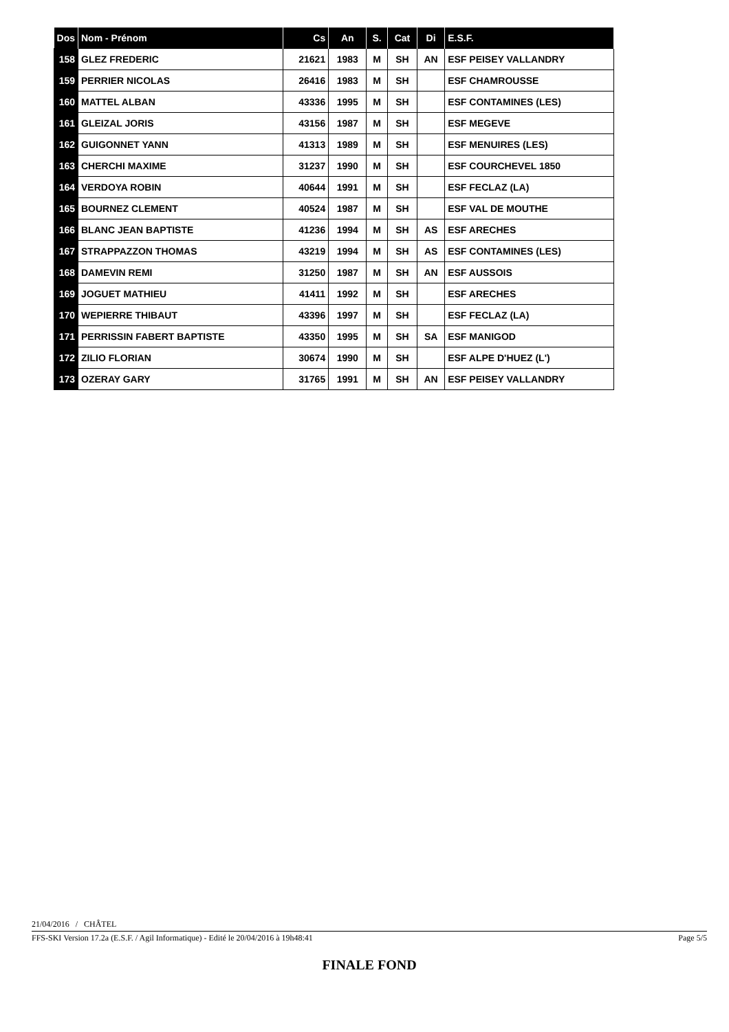| Dos | Nom - Prénom | Cs | An | S. | Cat | Di | E.S.F. |
| --- | --- | --- | --- | --- | --- | --- | --- |
| 158 | GLEZ FREDERIC | 21621 | 1983 | M | SH | AN | ESF PEISEY VALLANDRY |
| 159 | PERRIER NICOLAS | 26416 | 1983 | M | SH | | ESF CHAMROUSSE |
| 160 | MATTEL ALBAN | 43336 | 1995 | M | SH | | ESF CONTAMINES (LES) |
| 161 | GLEIZAL JORIS | 43156 | 1987 | M | SH | | ESF MEGEVE |
| 162 | GUIGONNET YANN | 41313 | 1989 | M | SH | | ESF MENUIRES (LES) |
| 163 | CHERCHI MAXIME | 31237 | 1990 | M | SH | | ESF COURCHEVEL 1850 |
| 164 | VERDOYA ROBIN | 40644 | 1991 | M | SH | | ESF FECLAZ (LA) |
| 165 | BOURNEZ CLEMENT | 40524 | 1987 | M | SH | | ESF VAL DE MOUTHE |
| 166 | BLANC JEAN BAPTISTE | 41236 | 1994 | M | SH | AS | ESF ARECHES |
| 167 | STRAPPAZZON THOMAS | 43219 | 1994 | M | SH | AS | ESF CONTAMINES (LES) |
| 168 | DAMEVIN REMI | 31250 | 1987 | M | SH | AN | ESF AUSSOIS |
| 169 | JOGUET MATHIEU | 41411 | 1992 | M | SH | | ESF ARECHES |
| 170 | WEPIERRE THIBAUT | 43396 | 1997 | M | SH | | ESF FECLAZ (LA) |
| 171 | PERRISSIN FABERT BAPTISTE | 43350 | 1995 | M | SH | SA | ESF MANIGOD |
| 172 | ZILIO FLORIAN | 30674 | 1990 | M | SH | | ESF ALPE D'HUEZ (L') |
| 173 | OZERAY GARY | 31765 | 1991 | M | SH | AN | ESF PEISEY VALLANDRY |
21/04/2016 / CHÂTEL
FFS-SKI Version 17.2a (E.S.F. / Agil Informatique) - Edité le 20/04/2016 à 19h48:41 Page 5/5
FINALE FOND